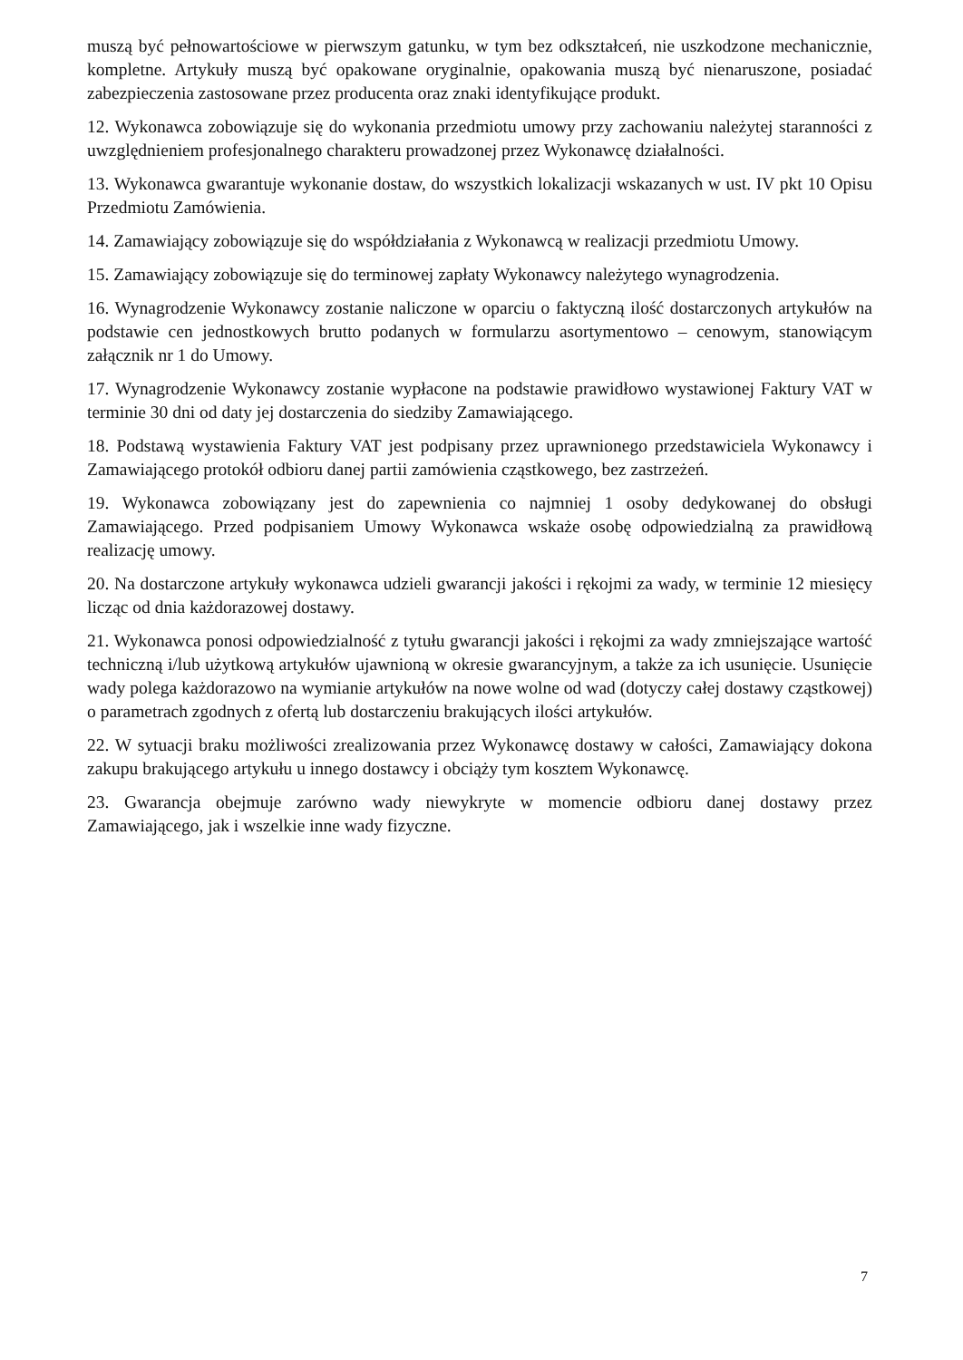muszą być pełnowartościowe w pierwszym gatunku, w tym bez odkształceń, nie uszkodzone mechanicznie, kompletne. Artykuły muszą być opakowane oryginalnie, opakowania muszą być nienaruszone, posiadać zabezpieczenia zastosowane przez producenta oraz znaki identyfikujące produkt.
12. Wykonawca zobowiązuje się do wykonania przedmiotu umowy przy zachowaniu należytej staranności z uwzględnieniem profesjonalnego charakteru prowadzonej przez Wykonawcę działalności.
13. Wykonawca gwarantuje wykonanie dostaw, do wszystkich lokalizacji wskazanych w ust. IV pkt 10 Opisu Przedmiotu Zamówienia.
14. Zamawiający zobowiązuje się do współdziałania z Wykonawcą w realizacji przedmiotu Umowy.
15. Zamawiający zobowiązuje się do terminowej zapłaty Wykonawcy należytego wynagrodzenia.
16. Wynagrodzenie Wykonawcy zostanie naliczone w oparciu o faktyczną ilość dostarczonych artykułów na podstawie cen jednostkowych brutto podanych w formularzu asortymentowo – cenowym, stanowiącym załącznik nr 1 do Umowy.
17. Wynagrodzenie Wykonawcy zostanie wypłacone na podstawie prawidłowo wystawionej Faktury VAT w terminie 30 dni od daty jej dostarczenia do siedziby Zamawiającego.
18. Podstawą wystawienia Faktury VAT jest podpisany przez uprawnionego przedstawiciela Wykonawcy i Zamawiającego protokół odbioru danej partii zamówienia cząstkowego, bez zastrzeżeń.
19. Wykonawca zobowiązany jest do zapewnienia co najmniej 1 osoby dedykowanej do obsługi Zamawiającego. Przed podpisaniem Umowy Wykonawca wskaże osobę odpowiedzialną za prawidłową realizację umowy.
20. Na dostarczone artykuły wykonawca udzieli gwarancji jakości i rękojmi za wady, w terminie 12 miesięcy licząc od dnia każdorazowej dostawy.
21. Wykonawca ponosi odpowiedzialność z tytułu gwarancji jakości i rękojmi za wady zmniejszające wartość techniczną i/lub użytkową artykułów ujawnioną w okresie gwarancyjnym, a także za ich usunięcie. Usunięcie wady polega każdorazowo na wymianie artykułów na nowe wolne od wad (dotyczy całej dostawy cząstkowej) o parametrach zgodnych z ofertą lub dostarczeniu brakujących ilości artykułów.
22. W sytuacji braku możliwości zrealizowania przez Wykonawcę dostawy w całości, Zamawiający dokona zakupu brakującego artykułu u innego dostawcy i obciąży tym kosztem Wykonawcę.
23. Gwarancja obejmuje zarówno wady niewykryte w momencie odbioru danej dostawy przez Zamawiającego, jak i wszelkie inne wady fizyczne.
7